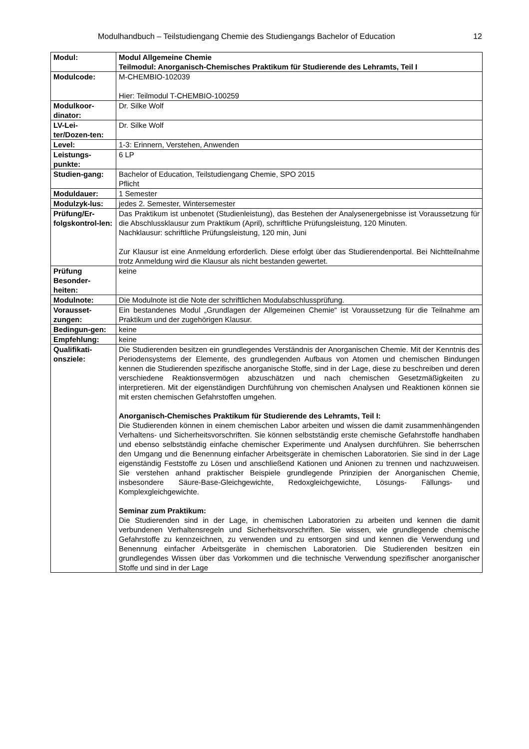Modulhandbuch – Teilstudiengang Chemie des Studiengangs Bachelor of Education 12
| Modul: | Modul Allgemeine Chemie Teilmodul: Anorganisch-Chemisches Praktikum für Studierende des Lehramts, Teil I |
| Modulcode: | M-CHEMBIO-102039 Hier: Teilmodul T-CHEMBIO-100259 |
| Modulkoor-dinator: | Dr. Silke Wolf |
| LV-Lei-ter/Dozen-ten: | Dr. Silke Wolf |
| Level: | 1-3: Erinnern, Verstehen, Anwenden |
| Leistungs-punkte: | 6 LP |
| Studien-gang: | Bachelor of Education, Teilstudiengang Chemie, SPO 2015 Pflicht |
| Moduldauer: | 1 Semester |
| Modulzyk-lus: | jedes 2. Semester, Wintersemester |
| Prüfung/Er-folgskontrol-len: | Das Praktikum ist unbenotet (Studienleistung), das Bestehen der Analysenergebnisse ist Voraussetzung für die Abschlussklausur zum Praktikum (April), schriftliche Prüfungsleistung, 120 Minuten. Nachklausur: schriftliche Prüfungsleistung, 120 min, Juni Zur Klausur ist eine Anmeldung erforderlich. Diese erfolgt über das Studierendenportal. Bei Nichtteilnahme trotz Anmeldung wird die Klausur als nicht bestanden gewertet. |
| Prüfung Besonder-heiten: | keine |
| Modulnote: | Die Modulnote ist die Note der schriftlichen Modulabschlussprüfung. |
| Vorausset-zungen: | Ein bestandenes Modul „Grundlagen der Allgemeinen Chemie“ ist Voraussetzung für die Teilnahme am Praktikum und der zugehörigen Klausur. |
| Bedingun-gen: | keine |
| Empfehlung: | keine |
| Qualifikati-onsziele: | Die Studierenden besitzen ein grundlegendes Verständnis der Anorganischen Chemie. Mit der Kenntnis des Periodensystems der Elemente, des grundlegenden Aufbaus von Atomen und chemischen Bindungen kennen die Studierenden spezifische anorganische Stoffe, sind in der Lage, diese zu beschreiben und deren verschiedene Reaktionsvermögen abzuschätzen und nach chemischen Gesetzmäßigkeiten zu interpretieren. Mit der eigenständigen Durchführung von chemischen Analysen und Reaktionen können sie mit ersten chemischen Gefahrstoffen umgehen. Anorganisch-Chemisches Praktikum für Studierende des Lehramts, Teil I: Die Studierenden können in einem chemischen Labor arbeiten und wissen die damit zusammenhängenden Verhaltens- und Sicherheitsvorschriften. Sie können selbstständig erste chemische Gefahrstoffe handhaben und ebenso selbstständig einfache chemischer Experimente und Analysen durchführen. Sie beherrschen den Umgang und die Benennung einfacher Arbeitsgeräte in chemischen Laboratorien. Sie sind in der Lage eigenständig Feststoffe zu Lösen und anschließend Kationen und Anionen zu trennen und nachzuweisen. Sie verstehen anhand praktischer Beispiele grundlegende Prinzipien der Anorganischen Chemie, insbesondere Säure-Base-Gleichgewichte, Redoxgleichgewichte, Lösungs- Fällungs- und Komplexgleichgewichte. Seminar zum Praktikum: Die Studierenden sind in der Lage, in chemischen Laboratorien zu arbeiten und kennen die damit verbundenen Verhaltensregeln und Sicherheitsvorschriften. Sie wissen, wie grundlegende chemische Gefahrstoffe zu kennzeichnen, zu verwenden und zu entsorgen sind und kennen die Verwendung und Benennung einfacher Arbeitsgeräte in chemischen Laboratorien. Die Studierenden besitzen ein grundlegendes Wissen über das Vorkommen und die technische Verwendung spezifischer anorganischer Stoffe und sind in der Lage |